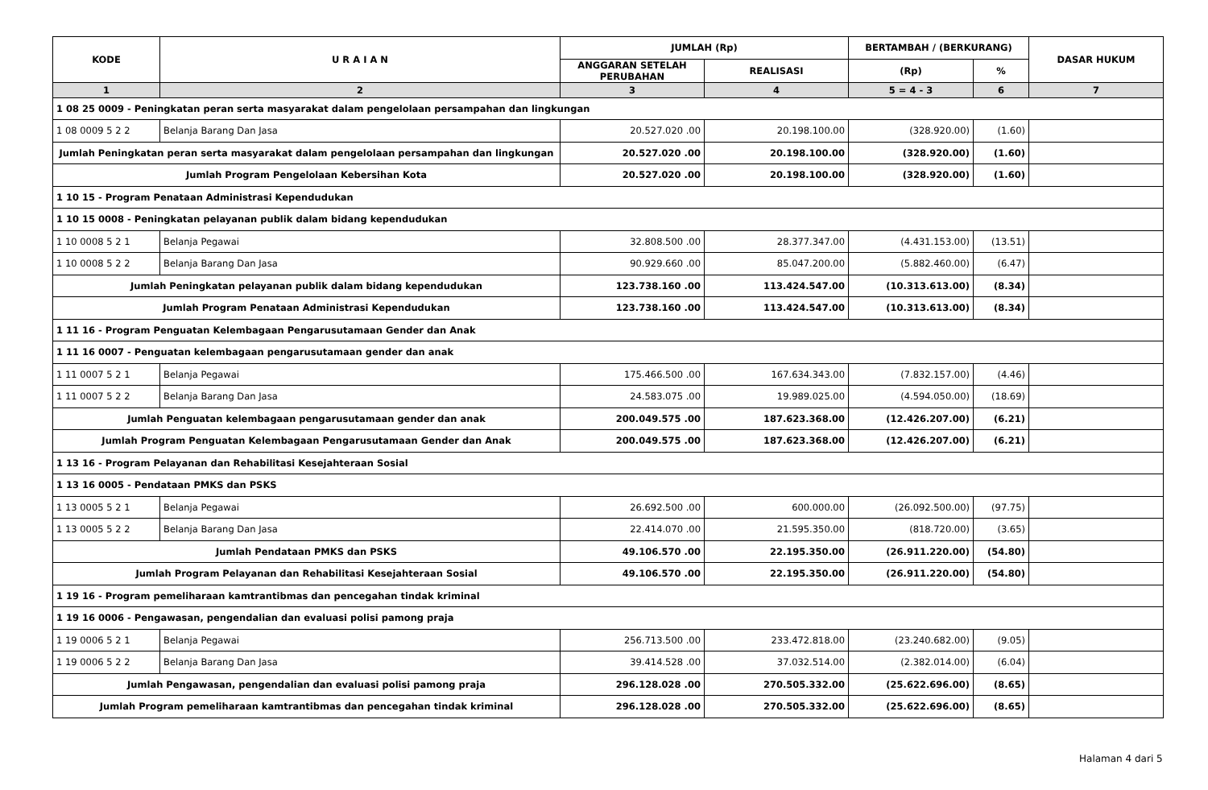| KODE | U R A I A N | JUMLAH (Rp) | | BERTAMBAH / (BERKURANG) | | DASAR HUKUM |
| --- | --- | --- | --- | --- | --- | --- |
| | | ANGGARAN SETELAH PERUBAHAN | REALISASI | (Rp) | % | |
| 1 | 2 | 3 | 4 | 5 = 4 - 3 | 6 | 7 |
| 1 08 25 0009 - Peningkatan peran serta masyarakat dalam pengelolaan persampahan dan lingkungan | | | | | | |
| 1 08 0009 5 2 2 | Belanja Barang Dan Jasa | 20.527.020 .00 | 20.198.100.00 | (328.920.00) | (1.60) | |
| Jumlah Peningkatan peran serta masyarakat dalam pengelolaan persampahan dan lingkungan | | 20.527.020 .00 | 20.198.100.00 | (328.920.00) | (1.60) | |
| Jumlah Program Pengelolaan Kebersihan Kota | | 20.527.020 .00 | 20.198.100.00 | (328.920.00) | (1.60) | |
| 1 10 15 - Program Penataan Administrasi Kependudukan | | | | | | |
| 1 10 15 0008 - Peningkatan pelayanan publik dalam bidang kependudukan | | | | | | |
| 1 10 0008 5 2 1 | Belanja Pegawai | 32.808.500 .00 | 28.377.347.00 | (4.431.153.00) | (13.51) | |
| 1 10 0008 5 2 2 | Belanja Barang Dan Jasa | 90.929.660 .00 | 85.047.200.00 | (5.882.460.00) | (6.47) | |
| Jumlah Peningkatan pelayanan publik dalam bidang kependudukan | | 123.738.160 .00 | 113.424.547.00 | (10.313.613.00) | (8.34) | |
| Jumlah Program Penataan Administrasi Kependudukan | | 123.738.160 .00 | 113.424.547.00 | (10.313.613.00) | (8.34) | |
| 1 11 16 - Program Penguatan Kelembagaan Pengarusutamaan Gender dan Anak | | | | | | |
| 1 11 16 0007 - Penguatan kelembagaan pengarusutamaan gender dan anak | | | | | | |
| 1 11 0007 5 2 1 | Belanja Pegawai | 175.466.500 .00 | 167.634.343.00 | (7.832.157.00) | (4.46) | |
| 1 11 0007 5 2 2 | Belanja Barang Dan Jasa | 24.583.075 .00 | 19.989.025.00 | (4.594.050.00) | (18.69) | |
| Jumlah Penguatan kelembagaan pengarusutamaan gender dan anak | | 200.049.575 .00 | 187.623.368.00 | (12.426.207.00) | (6.21) | |
| Jumlah Program Penguatan Kelembagaan Pengarusutamaan Gender dan Anak | | 200.049.575 .00 | 187.623.368.00 | (12.426.207.00) | (6.21) | |
| 1 13 16 - Program Pelayanan dan Rehabilitasi Kesejahteraan Sosial | | | | | | |
| 1 13 16 0005 - Pendataan PMKS dan PSKS | | | | | | |
| 1 13 0005 5 2 1 | Belanja Pegawai | 26.692.500 .00 | 600.000.00 | (26.092.500.00) | (97.75) | |
| 1 13 0005 5 2 2 | Belanja Barang Dan Jasa | 22.414.070 .00 | 21.595.350.00 | (818.720.00) | (3.65) | |
| Jumlah Pendataan PMKS dan PSKS | | 49.106.570 .00 | 22.195.350.00 | (26.911.220.00) | (54.80) | |
| Jumlah Program Pelayanan dan Rehabilitasi Kesejahteraan Sosial | | 49.106.570 .00 | 22.195.350.00 | (26.911.220.00) | (54.80) | |
| 1 19 16 - Program pemeliharaan kamtrantibmas dan pencegahan tindak kriminal | | | | | | |
| 1 19 16 0006 - Pengawasan, pengendalian dan evaluasi polisi pamong praja | | | | | | |
| 1 19 0006 5 2 1 | Belanja Pegawai | 256.713.500 .00 | 233.472.818.00 | (23.240.682.00) | (9.05) | |
| 1 19 0006 5 2 2 | Belanja Barang Dan Jasa | 39.414.528 .00 | 37.032.514.00 | (2.382.014.00) | (6.04) | |
| Jumlah Pengawasan, pengendalian dan evaluasi polisi pamong praja | | 296.128.028 .00 | 270.505.332.00 | (25.622.696.00) | (8.65) | |
| Jumlah Program pemeliharaan kamtrantibmas dan pencegahan tindak kriminal | | 296.128.028 .00 | 270.505.332.00 | (25.622.696.00) | (8.65) | |
Halaman 4 dari 5